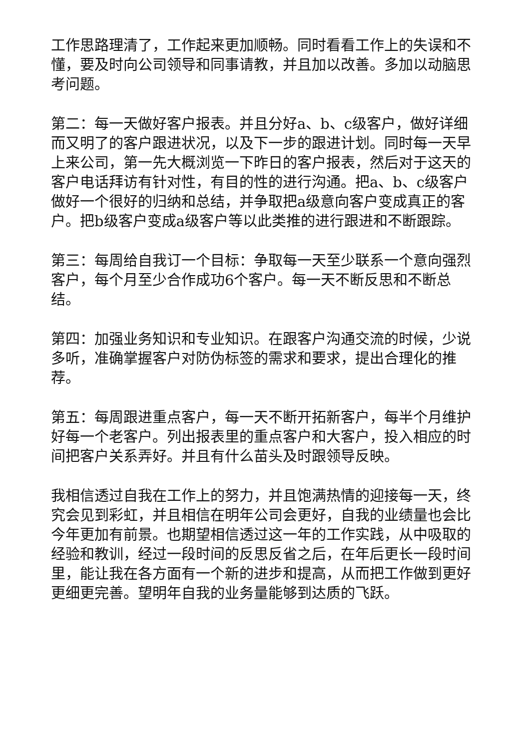工作思路理清了，工作起来更加顺畅。同时看看工作上的失误和不懂，要及时向公司领导和同事请教，并且加以改善。多加以动脑思考问题。
第二：每一天做好客户报表。并且分好a、b、c级客户，做好详细而又明了的客户跟进状况，以及下一步的跟进计划。同时每一天早上来公司，第一先大概浏览一下昨日的客户报表，然后对于这天的客户电话拜访有针对性，有目的性的进行沟通。把a、b、c级客户做好一个很好的归纳和总结，并争取把a级意向客户变成真正的客户。把b级客户变成a级客户等以此类推的进行跟进和不断跟踪。
第三：每周给自我订一个目标：争取每一天至少联系一个意向强烈客户，每个月至少合作成功6个客户。每一天不断反思和不断总结。
第四：加强业务知识和专业知识。在跟客户沟通交流的时候，少说多听，准确掌握客户对防伪标签的需求和要求，提出合理化的推荐。
第五：每周跟进重点客户，每一天不断开拓新客户，每半个月维护好每一个老客户。列出报表里的重点客户和大客户，投入相应的时间把客户关系弄好。并且有什么苗头及时跟领导反映。
我相信透过自我在工作上的努力，并且饱满热情的迎接每一天，终究会见到彩虹，并且相信在明年公司会更好，自我的业绩量也会比今年更加有前景。也期望相信透过这一年的工作实践，从中吸取的经验和教训，经过一段时间的反思反省之后，在年后更长一段时间里，能让我在各方面有一个新的进步和提高，从而把工作做到更好更细更完善。望明年自我的业务量能够到达质的飞跃。